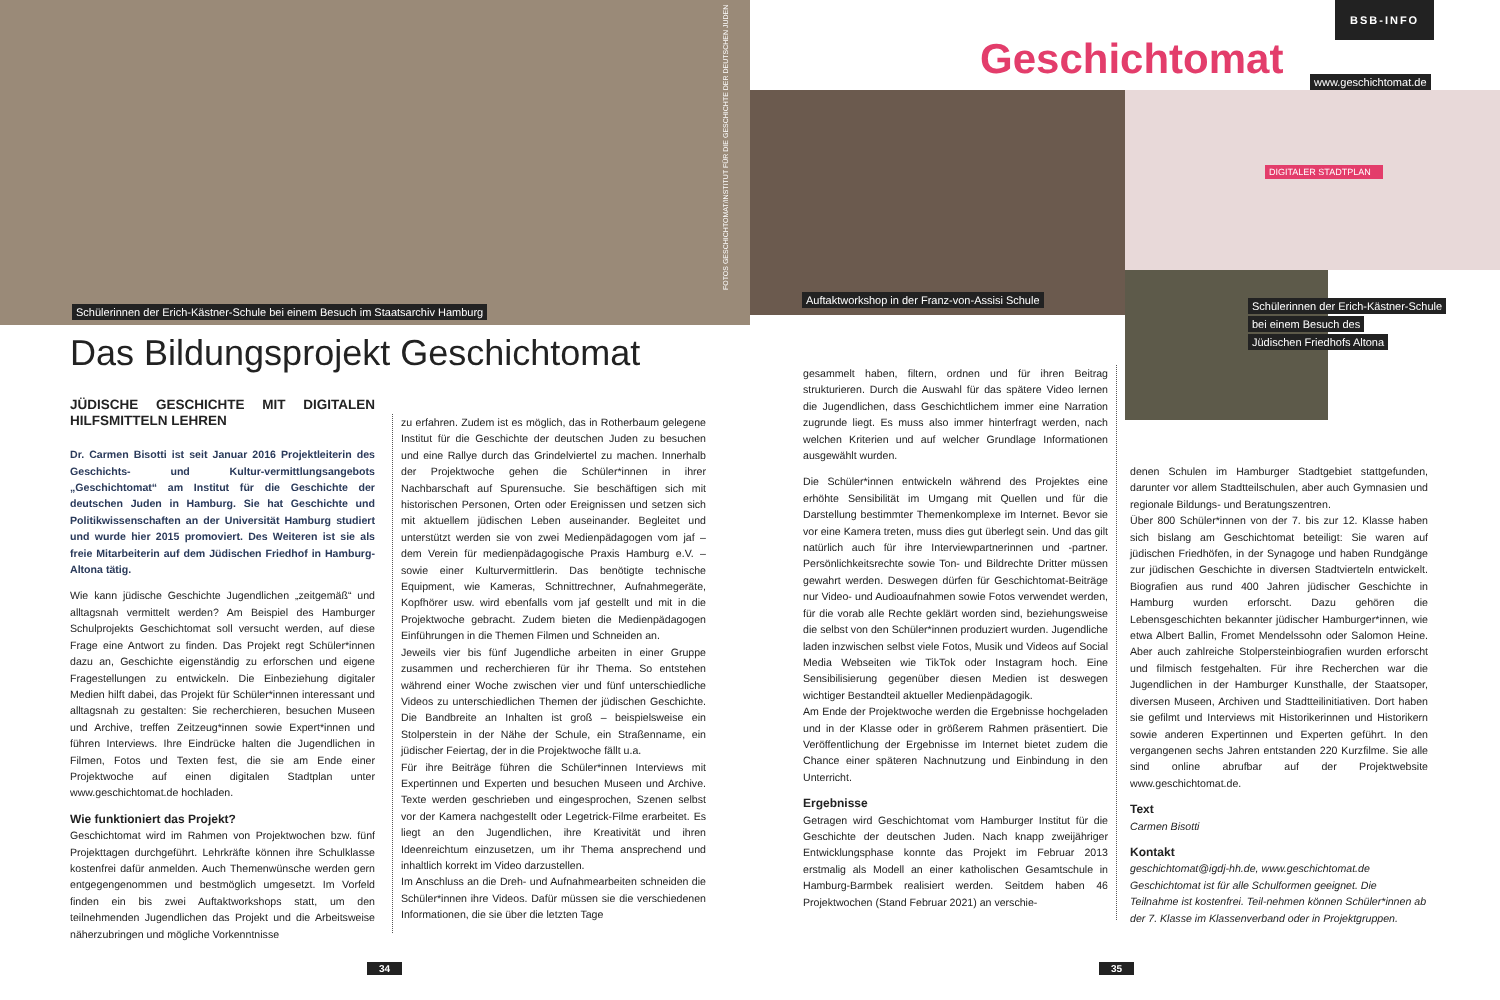Schülerinnen der Erich-Kästner-Schule bei einem Besuch im Staatsarchiv Hamburg
FOTOS GESCHICHTOMAT/INSTITUT FÜR DIE GESCHICHTE DER DEUTSCHEN JUDEN
Auftaktworkshop in der Franz-von-Assisi Schule
BSB-INFO
Geschichtomat www.geschichtomat.de
DIGITALER STADTPLAN
Schülerinnen der Erich-Kästner-Schule
bei einem Besuch des
Jüdischen Friedhofs Altona
Das Bildungsprojekt Geschichtomat
JÜDISCHE GESCHICHTE MIT DIGITALEN HILFSMITTELN LEHREN
Dr. Carmen Bisotti ist seit Januar 2016 Projektleiterin des Geschichts- und Kultur-vermittlungsangebots „Geschichtomat“ am Institut für die Geschichte der deutschen Juden in Hamburg. Sie hat Geschichte und Politikwissenschaften an der Universität Hamburg studiert und wurde hier 2015 promoviert. Des Weiteren ist sie als freie Mitarbeiterin auf dem Jüdischen Friedhof in Hamburg-Altona tätig.
Wie kann jüdische Geschichte Jugendlichen „zeitgemäß“ und alltagsnah vermittelt werden? Am Beispiel des Hamburger Schulprojekts Geschichtomat soll versucht werden, auf diese Frage eine Antwort zu finden. Das Projekt regt Schüler*innen dazu an, Geschichte eigenständig zu erforschen und eigene Fragestellungen zu entwickeln. Die Einbeziehung digitaler Medien hilft dabei, das Projekt für Schüler*innen interessant und alltagsnah zu gestalten: Sie recherchieren, besuchen Museen und Archive, treffen Zeitzeug*innen sowie Expert*innen und führen Interviews. Ihre Eindrücke halten die Jugendlichen in Filmen, Fotos und Texten fest, die sie am Ende einer Projektwoche auf einen digitalen Stadtplan unter www.geschichtomat.de hochladen.
Wie funktioniert das Projekt?
Geschichtomat wird im Rahmen von Projektwochen bzw. fünf Projekttagen durchgeführt. Lehrkräfte können ihre Schulklasse kostenfrei dafür anmelden. Auch Themenwünsche werden gern entgegengenommen und bestmöglich umgesetzt. Im Vorfeld finden ein bis zwei Auftaktworkshops statt, um den teilnehmenden Jugendlichen das Projekt und die Arbeitsweise näherzubringen und mögliche Vorkenntnisse
zu erfahren. Zudem ist es möglich, das in Rotherbaum gelegene Institut für die Geschichte der deutschen Juden zu besuchen und eine Rallye durch das Grindelviertel zu machen. Innerhalb der Projektwoche gehen die Schüler*innen in ihrer Nachbarschaft auf Spurensuche. Sie beschäftigen sich mit historischen Personen, Orten oder Ereignissen und setzen sich mit aktuellem jüdischen Leben auseinander. Begleitet und unterstützt werden sie von zwei Medienpädagogen vom jaf – dem Verein für medienpädagogische Praxis Hamburg e.V. – sowie einer Kulturvermittlerin. Das benötigte technische Equipment, wie Kameras, Schnittrechner, Aufnahmegeräte, Kopfhörer usw. wird ebenfalls vom jaf gestellt und mit in die Projektwoche gebracht. Zudem bieten die Medienpädagogen Einführungen in die Themen Filmen und Schneiden an.
Jeweils vier bis fünf Jugendliche arbeiten in einer Gruppe zusammen und recherchieren für ihr Thema. So entstehen während einer Woche zwischen vier und fünf unterschiedliche Videos zu unterschiedlichen Themen der jüdischen Geschichte. Die Bandbreite an Inhalten ist groß – beispielsweise ein Stolperstein in der Nähe der Schule, ein Straßenname, ein jüdischer Feiertag, der in die Projektwoche fällt u.a.
Für ihre Beiträge führen die Schüler*innen Interviews mit Expertinnen und Experten und besuchen Museen und Archive. Texte werden geschrieben und eingesprochen, Szenen selbst vor der Kamera nachgestellt oder Legetrick-Filme erarbeitet. Es liegt an den Jugendlichen, ihre Kreativität und ihren Ideenreichtum einzusetzen, um ihr Thema ansprechend und inhaltlich korrekt im Video darzustellen.
Im Anschluss an die Dreh- und Aufnahmearbeiten schneiden die Schüler*innen ihre Videos. Dafür müssen sie die verschiedenen Informationen, die sie über die letzten Tage
34
gesammelt haben, filtern, ordnen und für ihren Beitrag strukturieren. Durch die Auswahl für das spätere Video lernen die Jugendlichen, dass Geschichtlichem immer eine Narration zugrunde liegt. Es muss also immer hinterfragt werden, nach welchen Kriterien und auf welcher Grundlage Informationen ausgewählt wurden.
Die Schüler*innen entwickeln während des Projektes eine erhöhte Sensibilität im Umgang mit Quellen und für die Darstellung bestimmter Themenkomplexe im Internet. Bevor sie vor eine Kamera treten, muss dies gut überlegt sein. Und das gilt natürlich auch für ihre Interviewpartnerinnen und -partner. Persönlichkeitsrechte sowie Ton- und Bildrechte Dritter müssen gewahrt werden. Deswegen dürfen für Geschichtomat-Beiträge nur Video- und Audioaufnahmen sowie Fotos verwendet werden, für die vorab alle Rechte geklärt worden sind, beziehungsweise die selbst von den Schüler*innen produziert wurden. Jugendliche laden inzwischen selbst viele Fotos, Musik und Videos auf Social Media Webseiten wie TikTok oder Instagram hoch. Eine Sensibilisierung gegenüber diesen Medien ist deswegen wichtiger Bestandteil aktueller Medienpädagogik.
Am Ende der Projektwoche werden die Ergebnisse hochgeladen und in der Klasse oder in größerem Rahmen präsentiert. Die Veröffentlichung der Ergebnisse im Internet bietet zudem die Chance einer späteren Nachnutzung und Einbindung in den Unterricht.
Ergebnisse
Getragen wird Geschichtomat vom Hamburger Institut für die Geschichte der deutschen Juden. Nach knapp zweijähriger Entwicklungsphase konnte das Projekt im Februar 2013 erstmalig als Modell an einer katholischen Gesamtschule in Hamburg-Barmbek realisiert werden. Seitdem haben 46 Projektwochen (Stand Februar 2021) an verschie-
denen Schulen im Hamburger Stadtgebiet stattgefunden, darunter vor allem Stadtteilschulen, aber auch Gymnasien und regionale Bildungs- und Beratungszentren.
Über 800 Schüler*innen von der 7. bis zur 12. Klasse haben sich bislang am Geschichtomat beteiligt: Sie waren auf jüdischen Friedhöfen, in der Synagoge und haben Rundgänge zur jüdischen Geschichte in diversen Stadtvierteln entwickelt. Biografien aus rund 400 Jahren jüdischer Geschichte in Hamburg wurden erforscht. Dazu gehören die Lebensgeschichten bekannter jüdischer Hamburger*innen, wie etwa Albert Ballin, Fromet Mendelssohn oder Salomon Heine. Aber auch zahlreiche Stolpersteinbiografien wurden erforscht und filmisch festgehalten. Für ihre Recherchen war die Jugendlichen in der Hamburger Kunsthalle, der Staatsoper, diversen Museen, Archiven und Stadtteilinitiativen. Dort haben sie gefilmt und Interviews mit Historikerinnen und Historikern sowie anderen Expertinnen und Experten geführt. In den vergangenen sechs Jahren entstanden 220 Kurzfilme. Sie alle sind online abrufbar auf der Projektwebsite www.geschichtomat.de.
Text
Carmen Bisotti
Kontakt
geschichtomat@igdj-hh.de, www.geschichtomat.de
Geschichtomat ist für alle Schulformen geeignet. Die Teilnahme ist kostenfrei. Teil-nehmen können Schüler*innen ab der 7. Klasse im Klassenverband oder in Projektgruppen.
35